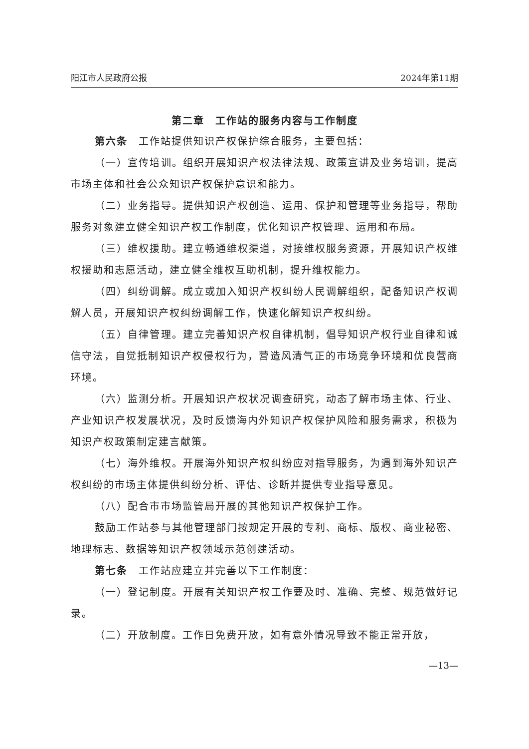阳江市人民政府公报 2024年第11期
第二章　工作站的服务内容与工作制度
第六条　工作站提供知识产权保护综合服务，主要包括：
（一）宣传培训。组织开展知识产权法律法规、政策宣讲及业务培训，提高市场主体和社会公众知识产权保护意识和能力。
（二）业务指导。提供知识产权创造、运用、保护和管理等业务指导，帮助服务对象建立健全知识产权工作制度，优化知识产权管理、运用和布局。
（三）维权援助。建立畅通维权渠道，对接维权服务资源，开展知识产权维权援助和志愿活动，建立健全维权互助机制，提升维权能力。
（四）纠纷调解。成立或加入知识产权纠纷人民调解组织，配备知识产权调解人员，开展知识产权纠纷调解工作，快速化解知识产权纠纷。
（五）自律管理。建立完善知识产权自律机制，倡导知识产权行业自律和诚信守法，自觉抵制知识产权侵权行为，营造风清气正的市场竞争环境和优良营商环境。
（六）监测分析。开展知识产权状况调查研究，动态了解市场主体、行业、产业知识产权发展状况，及时反馈海内外知识产权保护风险和服务需求，积极为知识产权政策制定建言献策。
（七）海外维权。开展海外知识产权纠纷应对指导服务，为遇到海外知识产权纠纷的市场主体提供纠纷分析、评估、诊断并提供专业指导意见。
（八）配合市市场监管局开展的其他知识产权保护工作。
鼓励工作站参与其他管理部门按规定开展的专利、商标、版权、商业秘密、地理标志、数据等知识产权领域示范创建活动。
第七条　工作站应建立并完善以下工作制度：
（一）登记制度。开展有关知识产权工作要及时、准确、完整、规范做好记录。
（二）开放制度。工作日免费开放，如有意外情况导致不能正常开放，
—13—